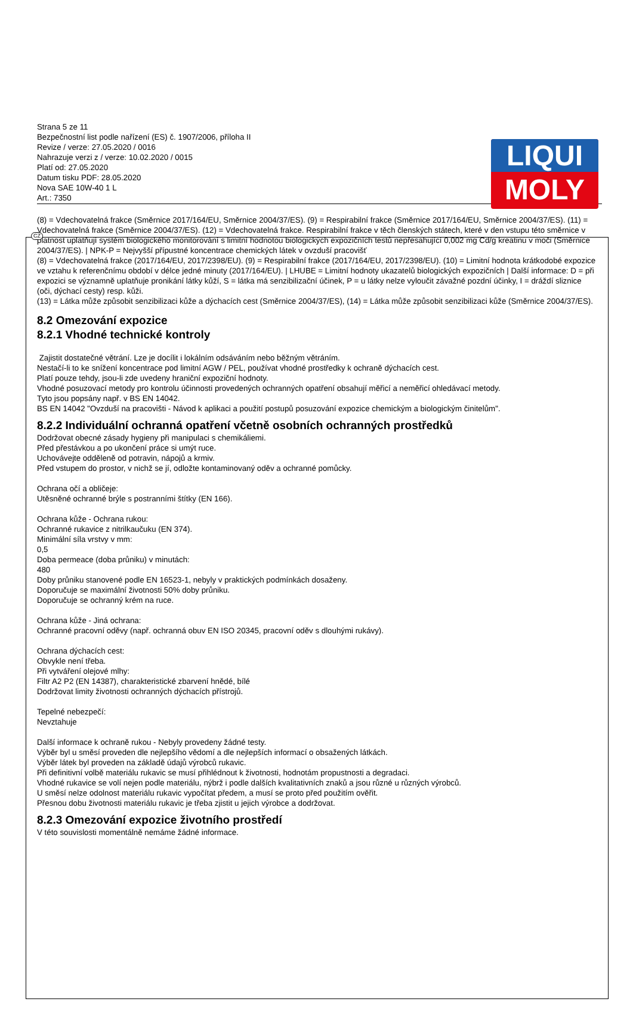LIQUI
MOLY
CZ
Strana 5 ze 11
Bezpečnostní list podle nařízení (ES) č. 1907/2006, příloha II
Revize / verze: 27.05.2020 / 0016
Nahrazuje verzi z / verze: 10.02.2020 / 0015
Platí od: 27.05.2020
Datum tisku PDF: 28.05.2020
Nova SAE 10W-40 1 L
Art.: 7350
(8) = Vdechovatelná frakce (Směrnice 2017/164/EU, Směrnice 2004/37/ES). (9) = Respirabilní frakce (Směrnice 2017/164/EU, Směrnice 2004/37/ES). (11) = Vdechovatelná frakce (Směrnice 2004/37/ES). (12) = Vdechovatelná frakce. Respirabilní frakce v těch členských státech, které v den vstupu této směrnice v platnost uplatňují systém biologického monitorování s limitní hodnotou biologických expozičních testů nepřesahující 0,002 mg Cd/g kreatinu v moči (Směrnice 2004/37/ES). | NPK-P = Nejvyšší přípustné koncentrace chemických látek v ovzduší pracovišť
(8) = Vdechovatelná frakce (2017/164/EU, 2017/2398/EU). (9) = Respirabilní frakce (2017/164/EU, 2017/2398/EU). (10) = Limitní hodnota krátkodobé expozice ve vztahu k referenčnímu období v délce jedné minuty (2017/164/EU). | LHUBE = Limitní hodnoty ukazatelů biologických expozičních | Další informace: D = při expozici se významně uplatňuje pronikání látky kůží, S = látka má senzibilizační účinek, P = u látky nelze vyloučit závažné pozdní účinky, I = dráždí sliznice (oči, dýchací cesty) resp. kůži.
(13) = Látka může způsobit senzibilizaci kůže a dýchacích cest (Směrnice 2004/37/ES), (14) = Látka může způsobit senzibilizaci kůže (Směrnice 2004/37/ES).
8.2 Omezování expozice
8.2.1 Vhodné technické kontroly
Zajistit dostatečné větrání. Lze je docílit i lokálním odsáváním nebo běžným větráním.
Nestačí-li to ke snížení koncentrace pod limitní AGW / PEL, používat vhodné prostředky k ochraně dýchacích cest.
Platí pouze tehdy, jsou-li zde uvedeny hraniční expoziční hodnoty.
Vhodné posuzovací metody pro kontrolu účinnosti provedených ochranných opatření obsahují měřicí a neměřicí ohledávací metody.
Tyto jsou popsány např. v BS EN 14042.
BS EN 14042 "Ovzduší na pracovišti - Návod k aplikaci a použití postupů posuzování expozice chemickým a biologickým činitelům".
8.2.2 Individuální ochranná opatření včetně osobních ochranných prostředků
Dodržovat obecné zásady hygieny při manipulaci s chemikáliemi.
Před přestávkou a po ukončení práce si umýt ruce.
Uchovávejte odděleně od potravin, nápojů a krmiv.
Před vstupem do prostor, v nichž se jí, odložte kontaminovaný oděv a ochranné pomůcky.
Ochrana očí a obličeje:
Utěsněné ochranné brýle s postranními štítky (EN 166).
Ochrana kůže - Ochrana rukou:
Ochranné rukavice z nitrilkaučuku (EN 374).
Minimální síla vrstvy v mm:
0,5
Doba permeace (doba průniku) v minutách:
480
Doby průniku stanovené podle EN 16523-1, nebyly v praktických podmínkách dosaženy.
Doporučuje se maximální životnosti 50% doby průniku.
Doporučuje se ochranný krém na ruce.
Ochrana kůže - Jiná ochrana:
Ochranné pracovní oděvy (např. ochranná obuv EN ISO 20345, pracovní oděv s dlouhými rukávy).
Ochrana dýchacích cest:
Obvykle není třeba.
Při vytváření olejové mlhy:
Filtr A2 P2 (EN 14387), charakteristické zbarvení hnědé, bílé
Dodržovat limity životnosti ochranných dýchacích přístrojů.
Tepelné nebezpečí:
Nevztahuje
Další informace k ochraně rukou - Nebyly provedeny žádné testy.
Výběr byl u směsí proveden dle nejlepšího vědomí a dle nejlepších informací o obsažených látkách.
Výběr látek byl proveden na základě údajů výrobců rukavic.
Při definitivní volbě materiálu rukavic se musí přihlédnout k životnosti, hodnotám propustnosti a degradaci.
Vhodné rukavice se volí nejen podle materiálu, nýbrž i podle dalších kvalitativních znaků a jsou různé u různých výrobců.
U směsí nelze odolnost materiálu rukavic vypočítat předem, a musí se proto před použitím ověřit.
Přesnou dobu životnosti materiálu rukavic je třeba zjistit u jejich výrobce a dodržovat.
8.2.3 Omezování expozice životního prostředí
V této souvislosti momentálně nemáme žádné informace.